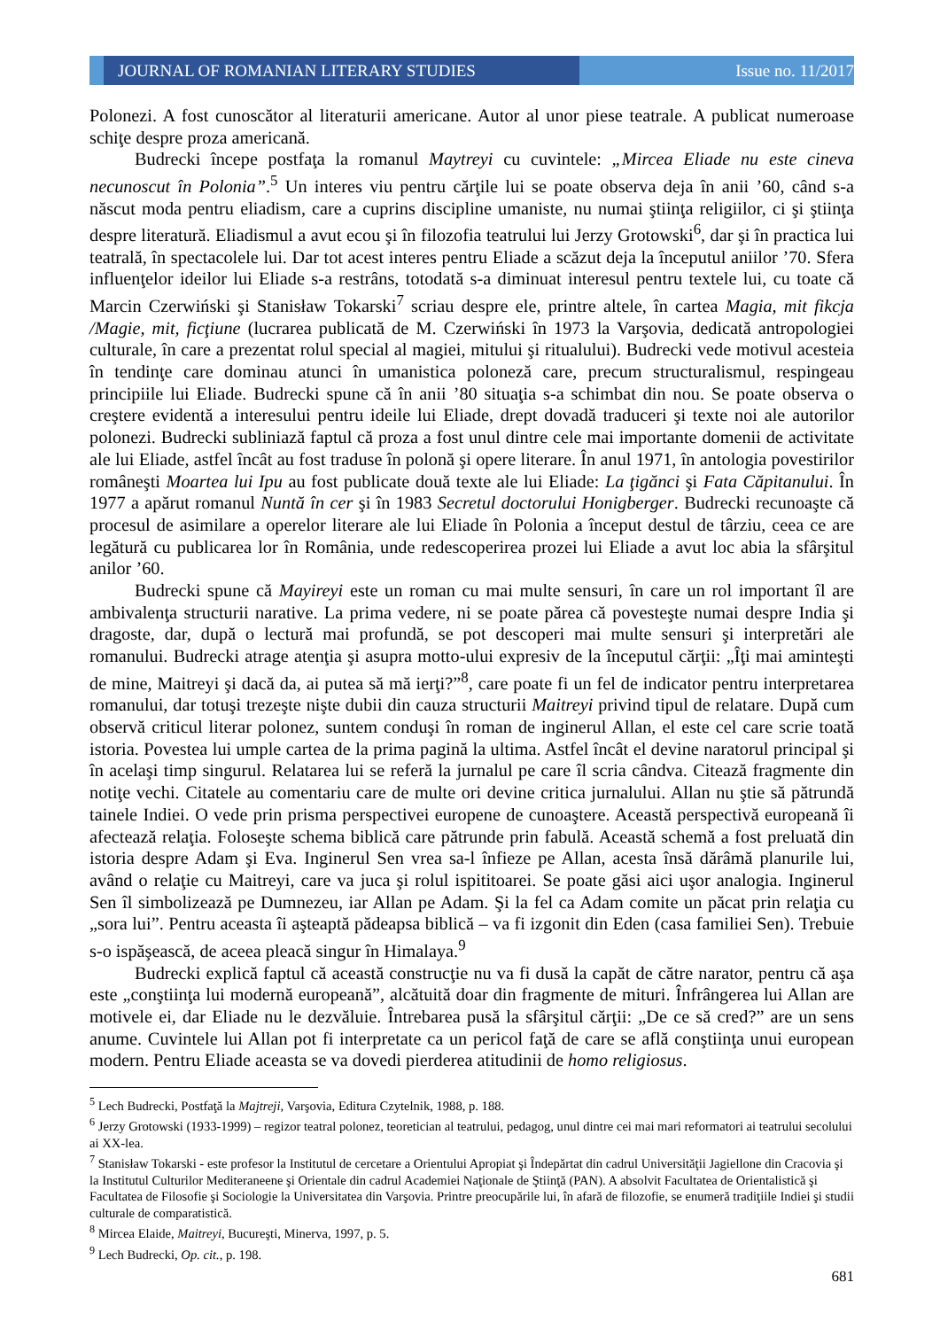JOURNAL OF ROMANIAN LITERARY STUDIES
Issue no. 11/2017
Polonezi. A fost cunoscător al literaturii americane. Autor al unor piese teatrale. A publicat numeroase schiţe despre proza americană.
Budrecki începe postfaţa la romanul Maytreyi cu cuvintele: „Mircea Eliade nu este cineva necunoscut în Polonia”.<sup>5</sup> Un interes viu pentru cărţile lui se poate observa deja în anii ’60, când s-a născut moda pentru eliadism, care a cuprins discipline umaniste, nu numai ştiinţa religiilor, ci şi ştiinţa despre literatură. Eliadismul a avut ecou şi în filozofia teatrului lui Jerzy Grotowski<sup>6</sup>, dar şi în practica lui teatrală, în spectacolele lui. Dar tot acest interes pentru Eliade a scăzut deja la începutul aniilor ’70. Sfera influenţelor ideilor lui Eliade s-a restrâns, totodată s-a diminuat interesul pentru textele lui, cu toate că Marcin Czerwiński şi Stanisław Tokarski<sup>7</sup> scriau despre ele, printre altele, în cartea Magia, mit fikcja /Magie, mit, ficţiune (lucrarea publicată de M. Czerwiński în 1973 la Varşovia, dedicată antropologiei culturale, în care a prezentat rolul special al magiei, mitului şi ritualului). Budrecki vede motivul acesteia în tendinţe care dominau atunci în umanistica poloneză care, precum structuralismul, respingeau principiile lui Eliade. Budrecki spune că în anii ’80 situaţia s-a schimbat din nou. Se poate observa o creştere evidentă a interesului pentru ideile lui Eliade, drept dovadă traduceri şi texte noi ale autorilor polonezi. Budrecki subliniază faptul că proza a fost unul dintre cele mai importante domenii de activitate ale lui Eliade, astfel încât au fost traduse în polonă şi opere literare. În anul 1971, în antologia povestirilor româneşti Moartea lui Ipu au fost publicate două texte ale lui Eliade: La ţigănci şi Fata Căpitanului. În 1977 a apărut romanul Nuntă în cer şi în 1983 Secretul doctorului Honigberger. Budrecki recunoaşte că procesul de asimilare a operelor literare ale lui Eliade în Polonia a început destul de târziu, ceea ce are legătură cu publicarea lor în România, unde redescoperirea prozei lui Eliade a avut loc abia la sfârşitul anilor ’60.
Budrecki spune că Mayireyi este un roman cu mai multe sensuri, în care un rol important îl are ambivalenţa structurii narative. La prima vedere, ni se poate părea că povesteşte numai despre India şi dragoste, dar, după o lectură mai profundă, se pot descoperi mai multe sensuri şi interpretări ale romanului. Budrecki atrage atenţia şi asupra motto-ului expresiv de la începutul cărţii: „Îţi mai aminteşti de mine, Maitreyi şi dacă da, ai putea să mă ierţi?”<sup>8</sup>, care poate fi un fel de indicator pentru interpretarea romanului, dar totuşi trezeşte nişte dubii din cauza structurii Maitreyi privind tipul de relatare. După cum observă criticul literar polonez, suntem conduşi în roman de inginerul Allan, el este cel care scrie toată istoria. Povestea lui umple cartea de la prima pagină la ultima. Astfel încât el devine naratorul principal şi în acelaşi timp singurul. Relatarea lui se referă la jurnalul pe care îl scria cândva. Citează fragmente din notiţe vechi. Citatele au comentariu care de multe ori devine critica jurnalului. Allan nu ştie să pătrundă tainele Indiei. O vede prin prisma perspectivei europene de cunoaştere. Această perspectivă europeană îi afectează relaţia. Foloseşte schema biblică care pătrunde prin fabulă. Această schemă a fost preluată din istoria despre Adam şi Eva. Inginerul Sen vrea sa-l înfieze pe Allan, acesta însă dărâmă planurile lui, având o relaţie cu Maitreyi, care va juca şi rolul ispititoarei. Se poate găsi aici uşor analogia. Inginerul Sen îl simbolizează pe Dumnezeu, iar Allan pe Adam. Şi la fel ca Adam comite un păcat prin relaţia cu „sora lui”. Pentru aceasta îi aşteaptă pădeapsa biblică – va fi izgonit din Eden (casa familiei Sen). Trebuie s-o ispăşească, de aceea pleacă singur în Himalaya.<sup>9</sup>
Budrecki explică faptul că această construcţie nu va fi dusă la capăt de către narator, pentru că aşa este „conştiinţa lui modernă europeană”, alcătuită doar din fragmente de mituri. Înfrângerea lui Allan are motivele ei, dar Eliade nu le dezvăluie. Întrebarea pusă la sfârşitul cărţii: „De ce să cred?” are un sens anume. Cuvintele lui Allan pot fi interpretate ca un pericol faţă de care se află conştiinţa unui european modern. Pentru Eliade aceasta se va dovedi pierderea atitudinii de homo religiosus.
<sup>5</sup> Lech Budrecki, Postfaţă la Majtreji, Varşovia, Editura Czytelnik, 1988, p. 188.
<sup>6</sup> Jerzy Grotowski (1933-1999) – regizor teatral polonez, teoretician al teatrului, pedagog, unul dintre cei mai mari reformatori ai teatrului secolului ai XX-lea.
<sup>7</sup> Stanisław Tokarski - este profesor la Institutul de cercetare a Orientului Apropiat şi Îndepărtat din cadrul Universităţii Jagiellone din Cracovia şi la Institutul Culturilor Mediteraneene şi Orientale din cadrul Academiei Naţionale de Ştiinţă (PAN). A absolvit Facultatea de Orientalistică şi Facultatea de Filosofie şi Sociologie la Universitatea din Varşovia. Printre preocupările lui, în afară de filozofie, se enumeră tradiţiile Indiei şi studii culturale de comparatistică.
<sup>8</sup> Mircea Elaide, Maitreyi, Bucureşti, Minerva, 1997, p. 5.
<sup>9</sup> Lech Budrecki, Op. cit., p. 198.
681